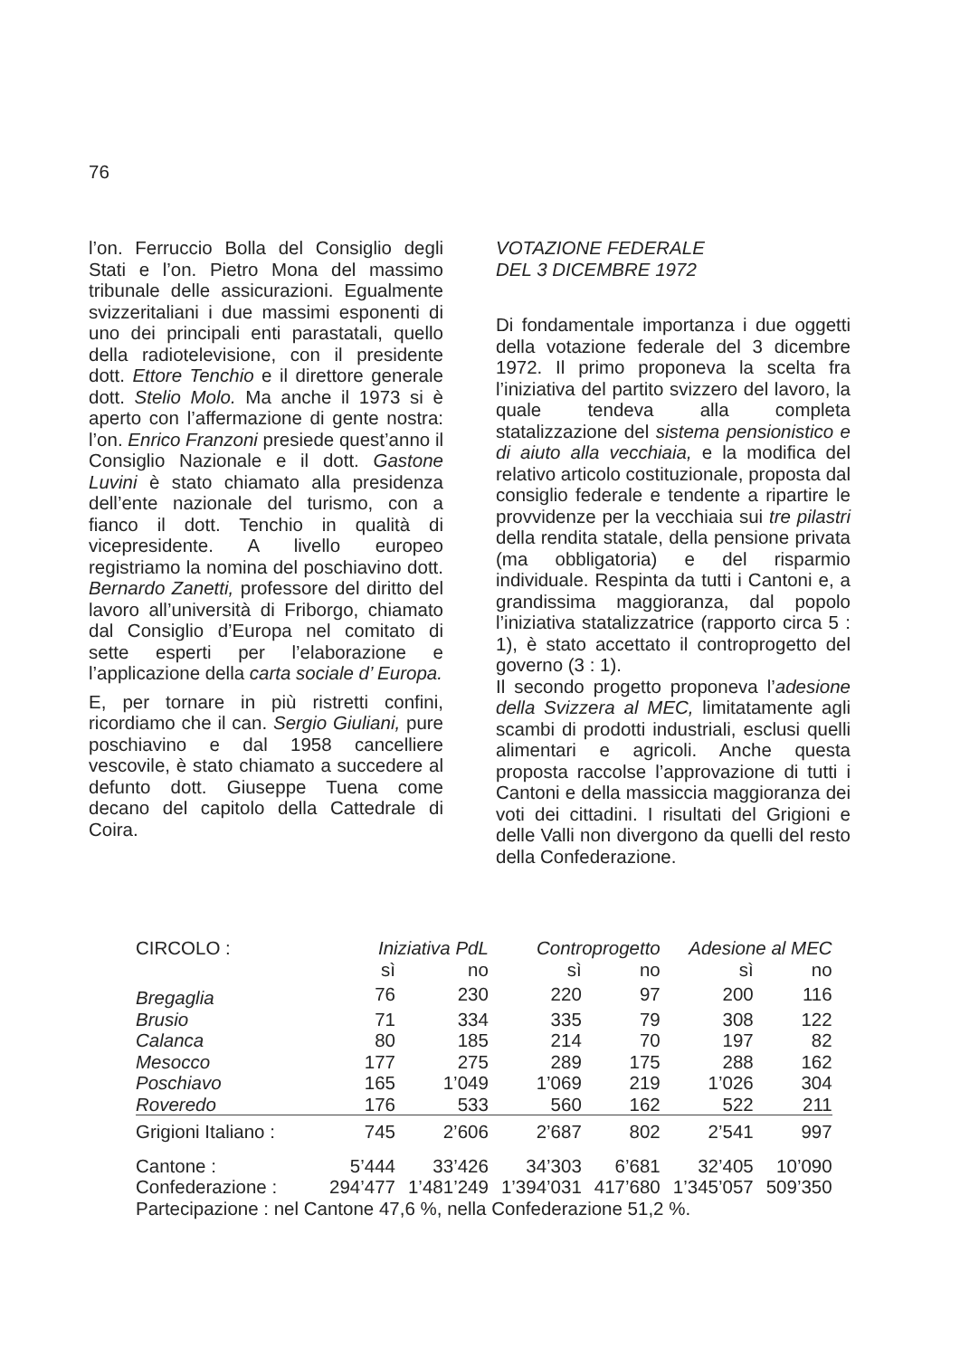76
l’on. Ferruccio Bolla del Consiglio degli Stati e l’on. Pietro Mona del massimo tribunale delle assicurazioni. Egualmente svizzeritaliani i due massimi esponenti di uno dei principali enti parastatali, quello della radiotelevisione, con il presidente dott. Ettore Tenchio e il direttore generale dott. Stelio Molo. Ma anche il 1973 si è aperto con l’affermazione di gente nostra: l’on. Enrico Franzoni presiede quest’anno il Consiglio Nazionale e il dott. Gastone Luvini è stato chiamato alla presidenza dell’ente nazionale del turismo, con a fianco il dott. Tenchio in qualità di vicepresidente. A livello europeo registriamo la nomina del poschiavino dott. Bernardo Zanetti, professore del diritto del lavoro all’università di Friborgo, chiamato dal Consiglio d’Europa nel comitato di sette esperti per l’elaborazione e l’applicazione della carta sociale d’ Europa.
E, per tornare in più ristretti confini, ricordiamo che il can. Sergio Giuliani, pure poschiavino e dal 1958 cancelliere vescovile, è stato chiamato a succedere al defunto dott. Giuseppe Tuena come decano del capitolo della Cattedrale di Coira.
VOTAZIONE FEDERALE
DEL 3 DICEMBRE 1972
Di fondamentale importanza i due oggetti della votazione federale del 3 dicembre 1972. Il primo proponeva la scelta fra l’iniziativa del partito svizzero del lavoro, la quale tendeva alla completa statalizzazione del sistema pensionistico e di aiuto alla vecchiaia, e la modifica del relativo articolo costituzionale, proposta dal consiglio federale e tendente a ripartire le provvidenze per la vecchiaia sui tre pilastri della rendita statale, della pensione privata (ma obbligatoria) e del risparmio individuale. Respinta da tutti i Cantoni e, a grandissima maggioranza, dal popolo l’iniziativa statalizzatrice (rapporto circa 5 : 1), è stato accettato il controprogetto del governo (3 : 1).
Il secondo progetto proponeva l’adesione della Svizzera al MEC, limitatamente agli scambi di prodotti industriali, esclusi quelli alimentari e agricoli. Anche questa proposta raccolse l’approvazione di tutti i Cantoni e della massiccia maggioranza dei voti dei cittadini. I risultati del Grigioni e delle Valli non divergono da quelli del resto della Confederazione.
| CIRCOLO : | Iniziativa PdL | | Controprogetto | | Adesione al MEC | |
| --- | --- | --- | --- | --- | --- | --- |
| | sì | no | sì | no | sì | no |
| Bregaglia | 76 | 230 | 220 | 97 | 200 | 116 |
| Brusio | 71 | 334 | 335 | 79 | 308 | 122 |
| Calanca | 80 | 185 | 214 | 70 | 197 | 82 |
| Mesocco | 177 | 275 | 289 | 175 | 288 | 162 |
| Poschiavo | 165 | 1’049 | 1’069 | 219 | 1’026 | 304 |
| Roveredo | 176 | 533 | 560 | 162 | 522 | 211 |
| Grigioni Italiano : | 745 | 2’606 | 2’687 | 802 | 2’541 | 997 |
| Cantone : | 5’444 | 33’426 | 34’303 | 6’681 | 32’405 | 10’090 |
| Confederazione : | 294’477 | 1’481’249 | 1’394’031 | 417’680 | 1’345’057 | 509’350 |
| Partecipazione : nel Cantone 47,6 %, nella Confederazione 51,2 %. | | | | | | |